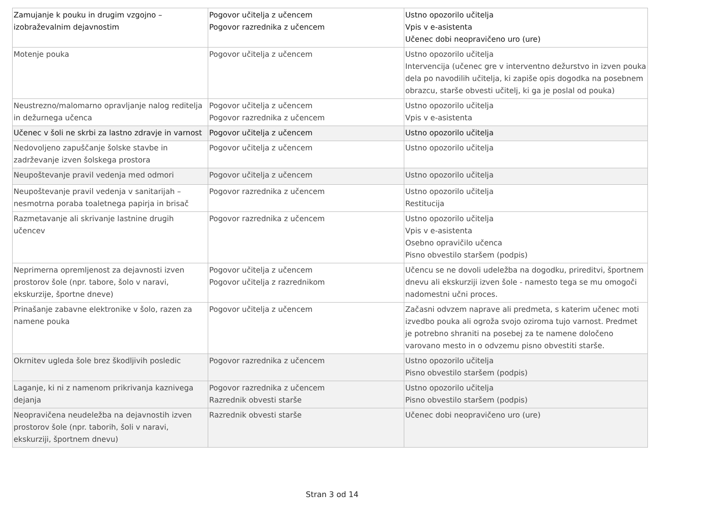| Zamujanje k pouku in drugim vzgojno – izobraževalnim dejavnostim | Pogovor učitelja z učencem Pogovor razrednika z učencem | Ustno opozorilo učitelja Vpis v e-asistenta Učenec dobi neopravičeno uro (ure) |
| Motenje pouka | Pogovor učitelja z učencem | Ustno opozorilo učitelja Intervencija (učenec gre v interventno dežurstvo in izven pouka dela po navodilih učitelja, ki zapiše opis dogodka na posebnem obrazcu, starše obvesti učitelj, ki ga je poslal od pouka) |
| Neustrezno/malomarno opravljanje nalog reditelja in dežurnega učenca | Pogovor učitelja z učencem Pogovor razrednika z učencem | Ustno opozorilo učitelja Vpis v e-asistenta |
| Učenec v šoli ne skrbi za lastno zdravje in varnost | Pogovor učitelja z učencem | Ustno opozorilo učitelja |
| Nedovoljeno zapuščanje šolske stavbe in zadrževanje izven šolskega prostora | Pogovor učitelja z učencem | Ustno opozorilo učitelja |
| Neupoštevanje pravil vedenja med odmori | Pogovor učitelja z učencem | Ustno opozorilo učitelja |
| Neupoštevanje pravil vedenja v sanitarijah – nesmotrna poraba toaletnega papirja in brisač | Pogovor razrednika z učencem | Ustno opozorilo učitelja Restitucija |
| Razmetavanje ali skrivanje lastnine drugih učencev | Pogovor razrednika z učencem | Ustno opozorilo učitelja Vpis v e-asistenta Osebno opravičilo učenca Pisno obvestilo staršem (podpis) |
| Neprimerna opremljenost za dejavnosti izven prostorov šole (npr. tabore, šolo v naravi, ekskurzije, športne dneve) | Pogovor učitelja z učencem Pogovor učitelja z razrednikom | Učencu se ne dovoli udeležba na dogodku, prireditvi, športnem dnevu ali ekskurziji izven šole - namesto tega se mu omogoči nadomestni učni proces. |
| Prinašanje zabavne elektronike v šolo, razen za namene pouka | Pogovor učitelja z učencem | Začasni odvzem naprave ali predmeta, s katerim učenec moti izvedbo pouka ali ogroža svojo oziroma tujo varnost. Predmet je potrebno shraniti na posebej za te namene določeno varovano mesto in o odvzemu pisno obvestiti starše. |
| Okrnitev ugleda šole brez škodljivih posledic | Pogovor razrednika z učencem | Ustno opozorilo učitelja Pisno obvestilo staršem (podpis) |
| Laganje, ki ni z namenom prikrivanja kaznivega dejanja | Pogovor razrednika z učencem Razrednik obvesti starše | Ustno opozorilo učitelja Pisno obvestilo staršem (podpis) |
| Neopravičena neudeležba na dejavnostih izven prostorov šole (npr. taborih, šoli v naravi, ekskurziji, športnem dnevu) | Razrednik obvesti starše | Učenec dobi neopravičeno uro (ure) |
Stran 3 od 14